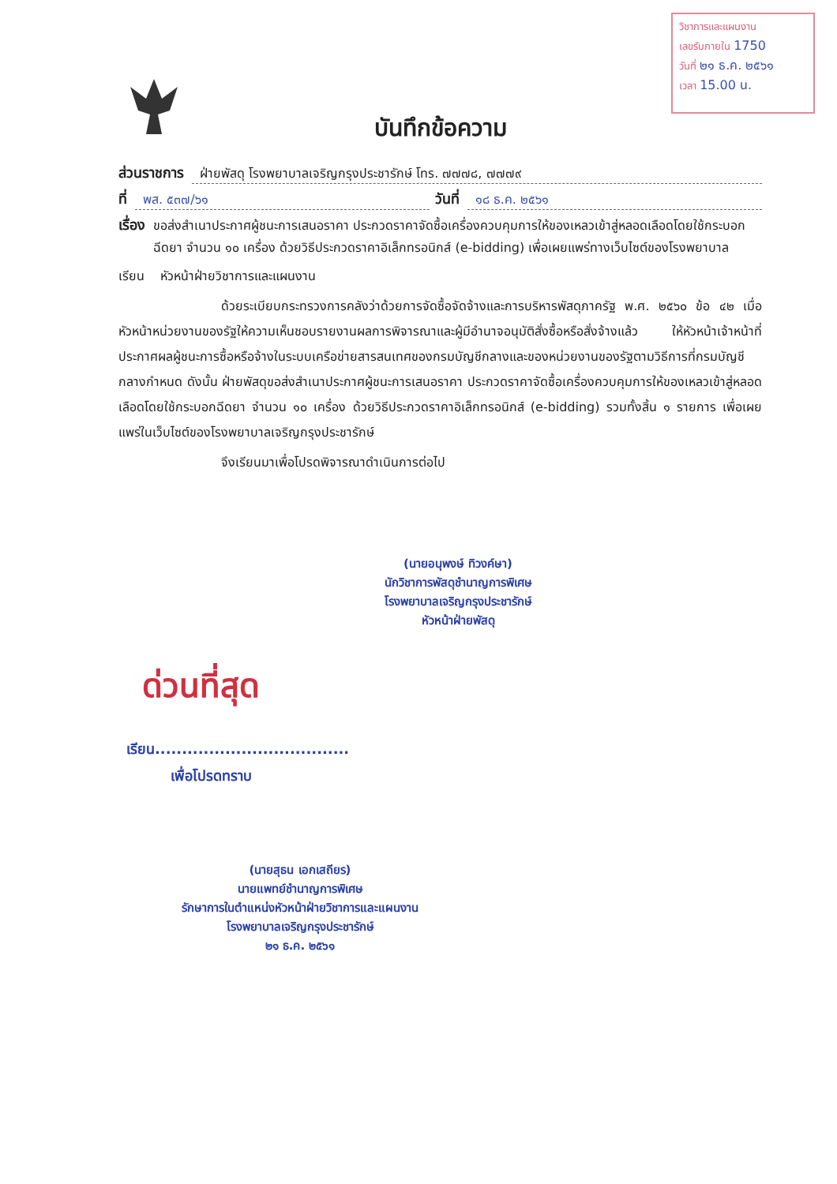วิชาการและแผนงาน
เลขรับภายใน 1750
วันที่ ๒๑ ธ.ค. ๒๕๖๑
เวลา 15.00 น.
บันทึกข้อความ
ส่วนราชการ ฝ่ายพัสดุ โรงพยาบาลเจริญกรุงประชารักษ์ โทร. ๗๗๗๘, ๗๗๗๙
ที่ พส. ๕๓๗/๖๑ วันที่ ๑๘ ธ.ค. ๒๕๖๑
เรื่อง ขอส่งสำเนาประกาศผู้ชนะการเสนอราคา ประกวดราคาจัดซื้อเครื่องควบคุมการให้ของเหลวเข้าสู่หลอดเลือดโดยใช้กระบอกฉีดยา จำนวน ๑๐ เครื่อง ด้วยวิธีประกวดราคาอิเล็กทรอนิกส์ (e-bidding) เพื่อเผยแพร่ทางเว็บไซต์ของโรงพยาบาล
เรียน หัวหน้าฝ่ายวิชาการและแผนงาน
ด้วยระเบียบกระทรวงการคลังว่าด้วยการจัดซื้อจัดจ้างและการบริหารพัสดุภาครัฐ พ.ศ. ๒๕๖๐ ข้อ ๔๒ เมื่อหัวหน้าหน่วยงานของรัฐให้ความเห็นชอบรายงานผลการพิจารณาและผู้มีอำนาจอนุมัติสั่งซื้อหรือสั่งจ้างแล้ว ให้หัวหน้าเจ้าหน้าที่ประกาศผลผู้ชนะการซื้อหรือจ้างในระบบเครือข่ายสารสนเทศของกรมบัญชีกลางและของหน่วยงานของรัฐตามวิธีการที่กรมบัญชีกลางกำหนด ดังนั้น ฝ่ายพัสดุขอส่งสำเนาประกาศผู้ชนะการเสนอราคา ประกวดราคาจัดซื้อเครื่องควบคุมการให้ของเหลวเข้าสู่หลอดเลือดโดยใช้กระบอกฉีดยา จำนวน ๑๐ เครื่อง ด้วยวิธีประกวดราคาอิเล็กทรอนิกส์ (e-bidding) รวมทั้งสิ้น ๑ รายการ เพื่อเผยแพร่ในเว็บไซต์ของโรงพยาบาลเจริญกรุงประชารักษ์
จึงเรียนมาเพื่อโปรดพิจารณาดำเนินการต่อไป
(นายอนุพงษ์ ทิวงค์ษา)
นักวิชาการพัสดุชำนาญการพิเศษ
โรงพยาบาลเจริญกรุงประชารักษ์
หัวหน้าฝ่ายพัสดุ
ด่วนที่สุด
เรียน....................................
เพื่อโปรดทราบ
(นายสุธน เอกเสถียร)
นายแพทย์ชำนาญการพิเศษ
รักษาการในตำแหน่งหัวหน้าฝ่ายวิชาการและแผนงาน
โรงพยาบาลเจริญกรุงประชารักษ์
๒๑ ธ.ค. ๒๕๖๑